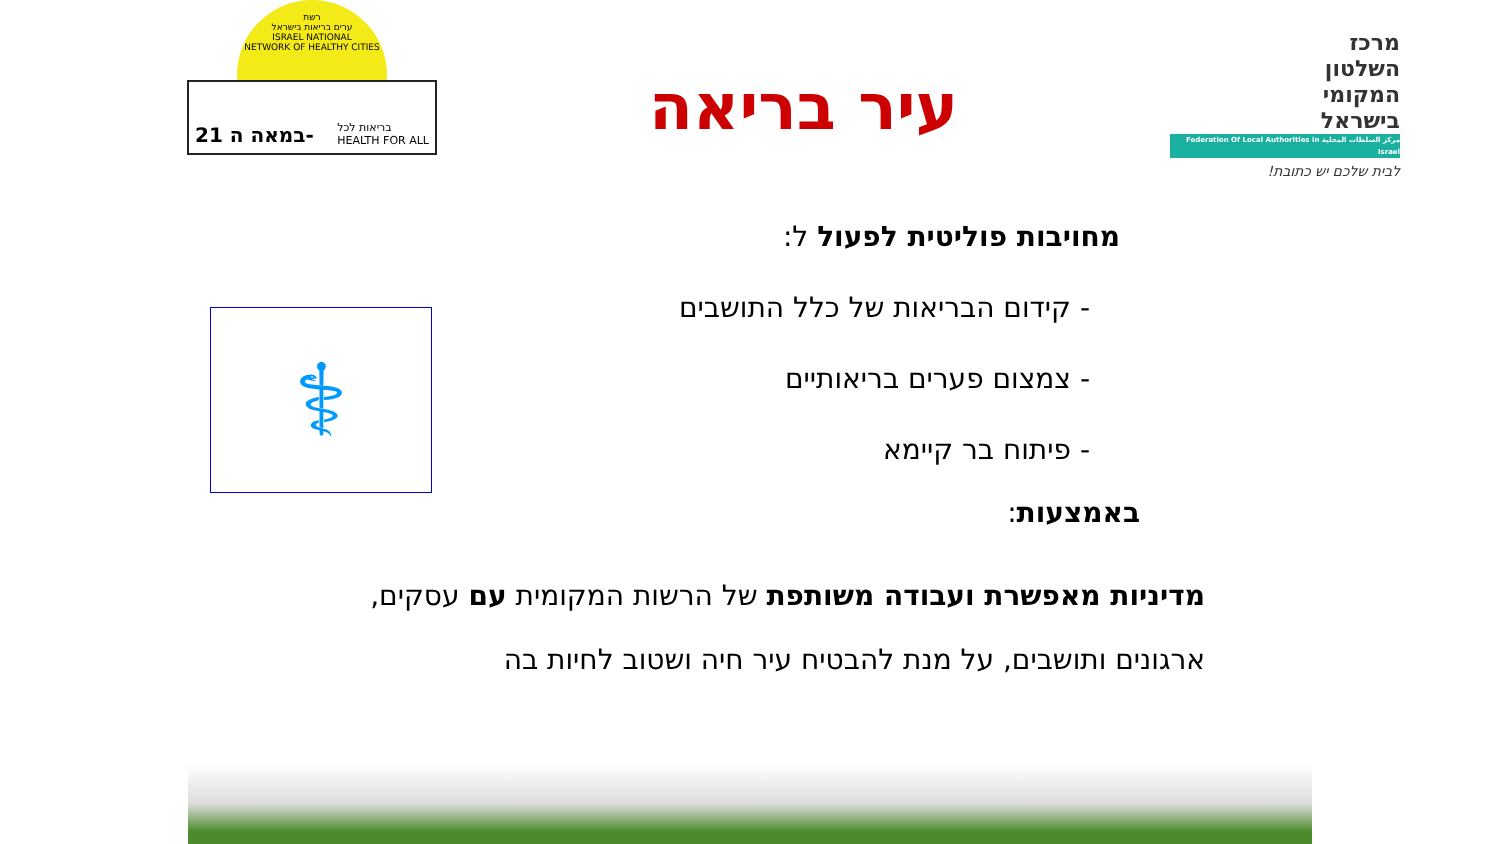רשת
ערים בריאות בישראל
ISRAEL NATIONAL
NETWORK OF HEALTHY CITIES
21 במאה ה- בריאות לכל
HEALTH FOR ALL
עיר בריאה
מרכז
השלטון
המקומי
בישראל
مركز السلطات المحلية Federation Of Local Authorities in Israel
לבית שלכם יש כתובת!
מחויבות פוליטית לפעול ל:
- קידום הבריאות של כלל התושבים
- צמצום פערים בריאותיים
- פיתוח בר קיימא
באמצעות:
⚕
מדיניות מאפשרת ועבודה משותפת של הרשות המקומית עם עסקים,
ארגונים ותושבים, על מנת להבטיח עיר חיה ושטוב לחיות בה